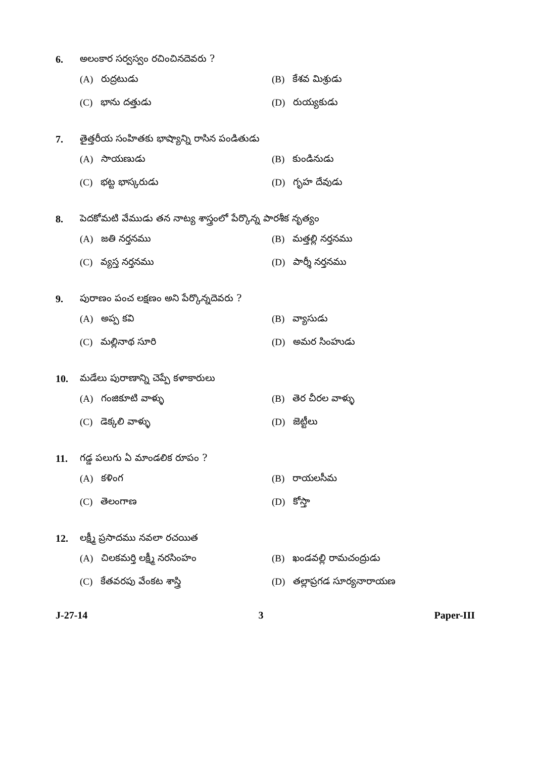6. అలంకార సర్వస్వం రచించినదెవరు ?
(A) రుద్రటుడు
(B) కేశవ మిశ్రుడు
(C) భాను దత్తుడు
(D) రుయ్యకుడు
7. తైత్తరీయ సంహితకు భాష్యాన్ని రాసిన పండితుడు
(A) సాయణుడు
(B) కుండినుడు
(C) భట్ట భాస్కరుడు
(D) గృహ దేవుడు
8. పెదకోమటి వేముడు తన నాట్య శాస్త్రంలో పేర్కొన్న పారశీక నృత్యం
(A) జతి నర్తనము
(B) మత్తల్లి నర్తనము
(C) వ్యస్త నర్తనము
(D) పార్శీ నర్తనము
9. పురాణం పంచ లక్షణం అని పేర్కొన్నదెవరు ?
(A) అప్ప కవి
(B) వ్యాసుడు
(C) మల్లినాథ సూరి
(D) అమర సింహుడు
10. మడేలు పురాణాన్ని చెప్పే కళాకారులు
(A) గంజికూటి వాళ్ళు
(B) తెర చీరల వాళ్ళు
(C) డెక్కలి వాళ్ళు
(D) జెట్టీలు
11. గడ్డ పలుగు ఏ మాండలిక రూపం ?
(A) కళింగ
(B) రాయలసీమ
(C) తెలంగాణ
(D) కోస్తా
12. లక్ష్మీ ప్రసాదము నవలా రచయిత
(A) చిలకమర్తి లక్ష్మీ నరసింహం
(B) ఖండవల్లి రామచంద్రుడు
(C) కేతవరపు వేంకట శాస్త్రి
(D) తల్లాప్రగడ సూర్యనారాయణ
J-27-14 3 Paper-III